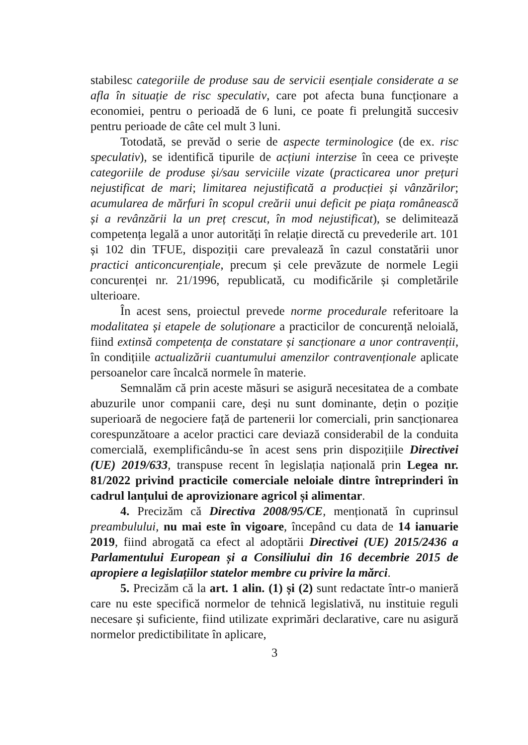stabilesc categoriile de produse sau de servicii esențiale considerate a se afla în situație de risc speculativ, care pot afecta buna funcționare a economiei, pentru o perioadă de 6 luni, ce poate fi prelungită succesiv pentru perioade de câte cel mult 3 luni.
Totodată, se prevăd o serie de aspecte terminologice (de ex. risc speculativ), se identifică tipurile de acțiuni interzise în ceea ce privește categoriile de produse și/sau serviciile vizate (practicarea unor prețuri nejustificat de mari; limitarea nejustificată a producției și vânzărilor; acumularea de mărfuri în scopul creării unui deficit pe piața românească și a revânzării la un preț crescut, în mod nejustificat), se delimitează competența legală a unor autorități în relație directă cu prevederile art. 101 și 102 din TFUE, dispoziții care prevalează în cazul constatării unor practici anticoncurențiale, precum și cele prevăzute de normele Legii concurenței nr. 21/1996, republicată, cu modificările și completările ulterioare.
În acest sens, proiectul prevede norme procedurale referitoare la modalitatea și etapele de soluționare a practicilor de concurență neloială, fiind extinsă competența de constatare și sancționare a unor contravenții, în condițiile actualizării cuantumului amenzilor contravenționale aplicate persoanelor care încalcă normele în materie.
Semnalăm că prin aceste măsuri se asigură necesitatea de a combate abuzurile unor companii care, deși nu sunt dominante, dețin o poziție superioară de negociere față de partenerii lor comerciali, prin sancționarea corespunzătoare a acelor practici care deviază considerabil de la conduita comercială, exemplificându-se în acest sens prin dispozițiile Directivei (UE) 2019/633, transpuse recent în legislația națională prin Legea nr. 81/2022 privind practicile comerciale neloiale dintre întreprinderi în cadrul lanțului de aprovizionare agricol și alimentar.
4. Precizăm că Directiva 2008/95/CE, menționată în cuprinsul preambulului, nu mai este în vigoare, începând cu data de 14 ianuarie 2019, fiind abrogată ca efect al adoptării Directivei (UE) 2015/2436 a Parlamentului European și a Consiliului din 16 decembrie 2015 de apropiere a legislațiilor statelor membre cu privire la mărci.
5. Precizăm că la art. 1 alin. (1) și (2) sunt redactate într-o manieră care nu este specifică normelor de tehnică legislativă, nu instituie reguli necesare și suficiente, fiind utilizate exprimări declarative, care nu asigură normelor predictibilitate în aplicare,
3